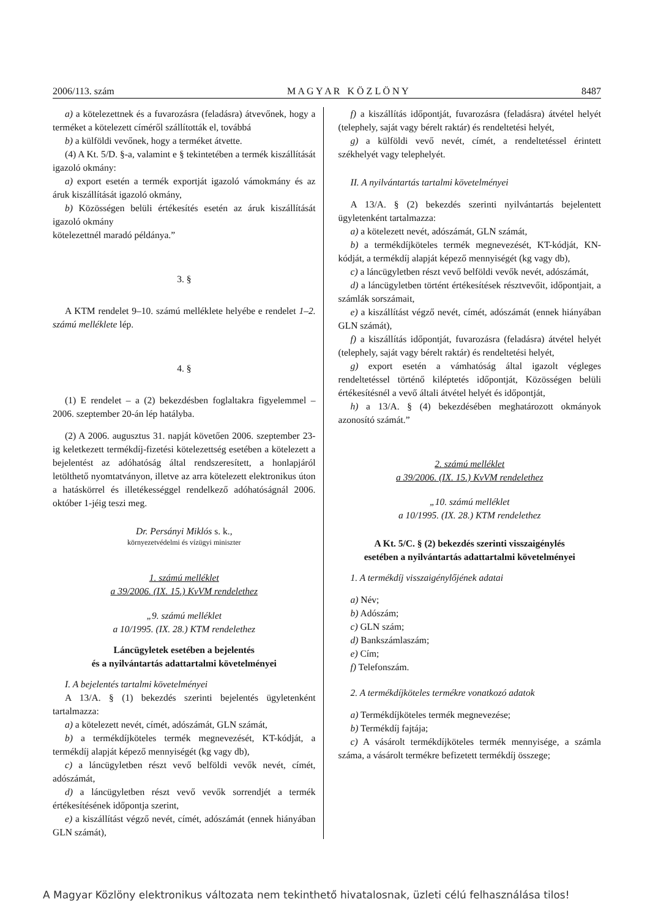2006/113. szám M A G Y A R K Ö Z L Ö N Y 8487
a) a kötelezettnek és a fuvarozásra (feladásra) átvevőnek, hogy a terméket a kötelezett címéről szállították el, továbbá
b) a külföldi vevőnek, hogy a terméket átvette.
(4) A Kt. 5/D. §-a, valamint e § tekintetében a termék kiszállítását igazoló okmány:
a) export esetén a termék exportját igazoló vámokmány és az áruk kiszállítását igazoló okmány,
b) Közösségen belüli értékesítés esetén az áruk kiszállítását igazoló okmány
kötelezettnél maradó példánya.”
3. §
A KTM rendelet 9–10. számú melléklete helyébe e rendelet 1–2. számú melléklete lép.
4. §
(1) E rendelet – a (2) bekezdésben foglaltakra figyelemmel – 2006. szeptember 20-án lép hatályba.
(2) A 2006. augusztus 31. napját követően 2006. szeptember 23-ig keletkezett termékdíj-fizetési kötelezettség esetében a kötelezett a bejelentést az adóhatóság által rendszeresített, a honlapjáról letölthető nyomtatványon, illetve az arra kötelezett elektronikus úton a hatáskörrel és illetékességgel rendelkező adóhatóságnál 2006. október 1-jéig teszi meg.
Dr. Persányi Miklós s. k.,
környezetvédelmi és vízügyi miniszter
1. számú melléklet
a 39/2006. (IX. 15.) KvVM rendelethez
„9. számú melléklet
a 10/1995. (IX. 28.) KTM rendelethez
Láncügyletek esetében a bejelentés
és a nyilvántartás adattartalmi követelményei
I. A bejelentés tartalmi követelményei
A 13/A. § (1) bekezdés szerinti bejelentés ügyletenként tartalmazza:
a) a kötelezett nevét, címét, adószámát, GLN számát,
b) a termékdíjköteles termék megnevezését, KT-kódját, a termékdíj alapját képező mennyiségét (kg vagy db),
c) a láncügyletben részt vevő belföldi vevők nevét, címét, adószámát,
d) a láncügyletben részt vevő vevők sorrendjét a termék értékesítésének időpontja szerint,
e) a kiszállítást végző nevét, címét, adószámát (ennek hiányában GLN számát),
f) a kiszállítás időpontját, fuvarozásra (feladásra) átvétel helyét (telephely, saját vagy bérelt raktár) és rendeltetési helyét,
g) a külföldi vevő nevét, címét, a rendeltetéssel érintett székhelyét vagy telephelyét.
II. A nyilvántartás tartalmi követelményei
A 13/A. § (2) bekezdés szerinti nyilvántartás bejelentett ügyletenként tartalmazza:
a) a kötelezett nevét, adószámát, GLN számát,
b) a termékdíjköteles termék megnevezését, KT-kódját, KN-kódját, a termékdíj alapját képező mennyiségét (kg vagy db),
c) a láncügyletben részt vevő belföldi vevők nevét, adószámát,
d) a láncügyletben történt értékesítések résztvevőit, időpontjait, a számlák sorszámait,
e) a kiszállítást végző nevét, címét, adószámát (ennek hiányában GLN számát),
f) a kiszállítás időpontját, fuvarozásra (feladásra) átvétel helyét (telephely, saját vagy bérelt raktár) és rendeltetési helyét,
g) export esetén a vámhatóság által igazolt végleges rendeltetéssel történő kiléptetés időpontját, Közösségen belüli értékesítésnél a vevő általi átvétel helyét és időpontját,
h) a 13/A. § (4) bekezdésében meghatározott okmányok azonosító számát.”
2. számú melléklet
a 39/2006. (IX. 15.) KvVM rendelethez
„10. számú melléklet
a 10/1995. (IX. 28.) KTM rendelethez
A Kt. 5/C. § (2) bekezdés szerinti visszaigénylés
esetében a nyilvántartás adattartalmi követelményei
1. A termékdíj visszaigénylőjének adatai
a) Név;
b) Adószám;
c) GLN szám;
d) Bankszámlaszám;
e) Cím;
f) Telefonszám.
2. A termékdíjköteles termékre vonatkozó adatok
a) Termékdíjköteles termék megnevezése;
b) Termékdíj fajtája;
c) A vásárolt termékdíjköteles termék mennyisége, a számla száma, a vásárolt termékre befizetett termékdíj összege;
A Magyar Közlöny elektronikus változata nem tekinthető hivatalosnak, üzleti célú felhasználása tilos!